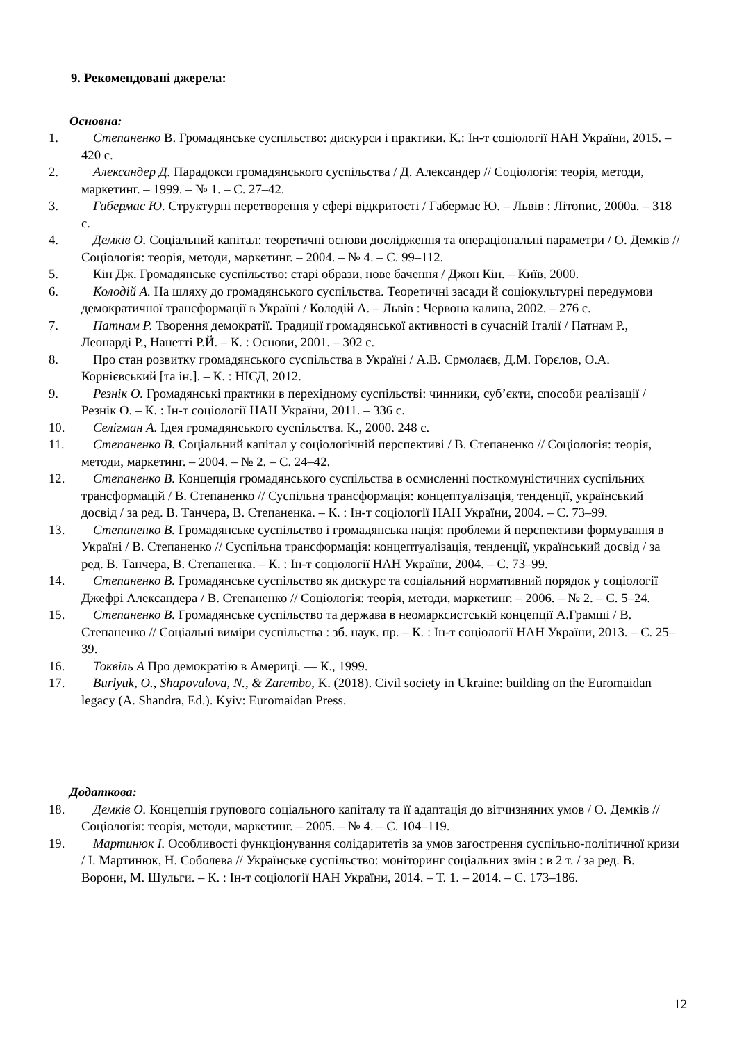9. Рекомендовані джерела:
Основна:
1. Степаненко В. Громадянське суспільство: дискурси і практики. К.: Ін-т соціології НАН України, 2015. – 420 с.
2. Александер Д. Парадокси громадянського суспільства / Д. Александер // Соціологія: теорія, методи, маркетинг. – 1999. – № 1. – С. 27–42.
3. Габермас Ю. Структурні перетворення у сфері відкритості / Габермас Ю. – Львів : Літопис, 2000а. – 318 с.
4. Демків О. Соціальний капітал: теоретичні основи дослідження та операціональні параметри / О. Демків // Соціологія: теорія, методи, маркетинг. – 2004. – № 4. – С. 99–112.
5. Кін Дж. Громадянське суспільство: старі образи, нове бачення / Джон Кін. – Київ, 2000.
6. Колодій А. На шляху до громадянського суспільства. Теоретичні засади й соціокультурні передумови демократичної трансформації в Україні / Колодій А. – Львів : Червона калина, 2002. – 276 с.
7. Патнам Р. Творення демократії. Традиції громадянської активності в сучасній Італії / Патнам Р., Леонарді Р., Нанетті Р.Й. – К. : Основи, 2001. – 302 с.
8. Про стан розвитку громадянського суспільства в Україні / А.В. Єрмолаєв, Д.М. Горєлов, О.А. Корнієвський [та ін.]. – К. : НІСД, 2012.
9. Резнік О. Громадянські практики в перехідному суспільстві: чинники, суб’єкти, способи реалізації / Резнік О. – К. : Ін-т соціології НАН України, 2011. – 336 с.
10. Селігман А. Ідея громадянського суспільства. К., 2000. 248 с.
11. Степаненко В. Соціальний капітал у соціологічній перспективі / В. Степаненко // Соціологія: теорія, методи, маркетинг. – 2004. – № 2. – С. 24–42.
12. Степаненко В. Концепція громадянського суспільства в осмисленні посткомуністичних суспільних трансформацій / В. Степаненко // Суспільна трансформація: концептуалізація, тенденції, український досвід / за ред. В. Танчера, В. Степаненка. – К. : Ін-т соціології НАН України, 2004. – С. 73–99.
13. Степаненко В. Громадянське суспільство і громадянська нація: проблеми й перспективи формування в Україні / В. Степаненко // Суспільна трансформація: концептуалізація, тенденції, український досвід / за ред. В. Танчера, В. Степаненка. – К. : Ін-т соціології НАН України, 2004. – С. 73–99.
14. Степаненко В. Громадянське суспільство як дискурс та соціальний нормативний порядок у соціології Джефрі Александера / В. Степаненко // Соціологія: теорія, методи, маркетинг. – 2006. – № 2. – С. 5–24.
15. Степаненко В. Громадянське суспільство та держава в неомарксистській концепції А.Грамші / В. Степаненко // Соціальні виміри суспільства : зб. наук. пр. – К. : Ін-т соціології НАН України, 2013. – С. 25–39.
16. Токвіль А Про демократію в Америці. — К., 1999.
17. Burlyuk, O., Shapovalova, N., & Zarembo, K. (2018). Civil society in Ukraine: building on the Euromaidan legacy (A. Shandra, Ed.). Kyiv: Euromaidan Press.
Додаткова:
18. Демків О. Концепція групового соціального капіталу та її адаптація до вітчизняних умов / О. Демків // Соціологія: теорія, методи, маркетинг. – 2005. – № 4. – С. 104–119.
19. Мартинюк І. Особливості функціонування солідаритетів за умов загострення суспільно-політичної кризи / І. Мартинюк, Н. Соболева // Українське суспільство: моніторинг соціальних змін : в 2 т. / за ред. В. Ворони, М. Шульги. – К. : Ін-т соціології НАН України, 2014. – Т. 1. – 2014. – С. 173–186.
12